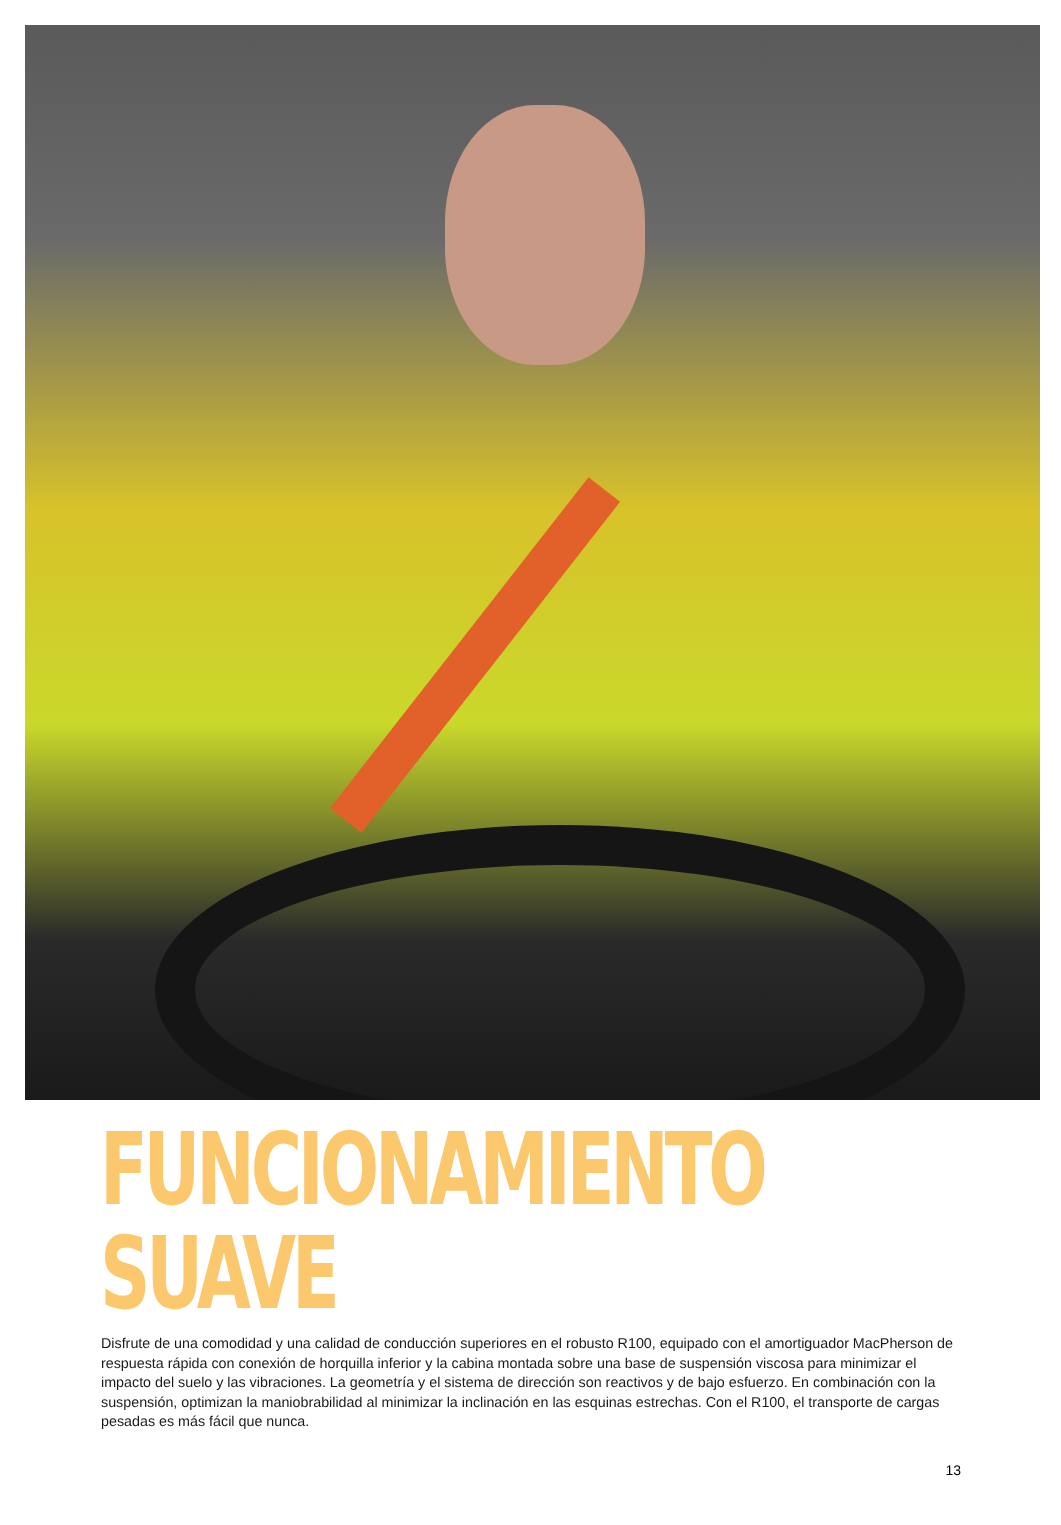FUNCIONAMIENTO
SUAVE
Disfrute de una comodidad y una calidad de conducción superiores en el robusto R100, equipado con el amortiguador MacPherson de respuesta rápida con conexión de horquilla inferior y la cabina montada sobre una base de suspensión viscosa para minimizar el impacto del suelo y las vibraciones. La geometría y el sistema de dirección son reactivos y de bajo esfuerzo. En combinación con la suspensión, optimizan la maniobrabilidad al minimizar la inclinación en las esquinas estrechas. Con el R100, el transporte de cargas pesadas es más fácil que nunca.
13